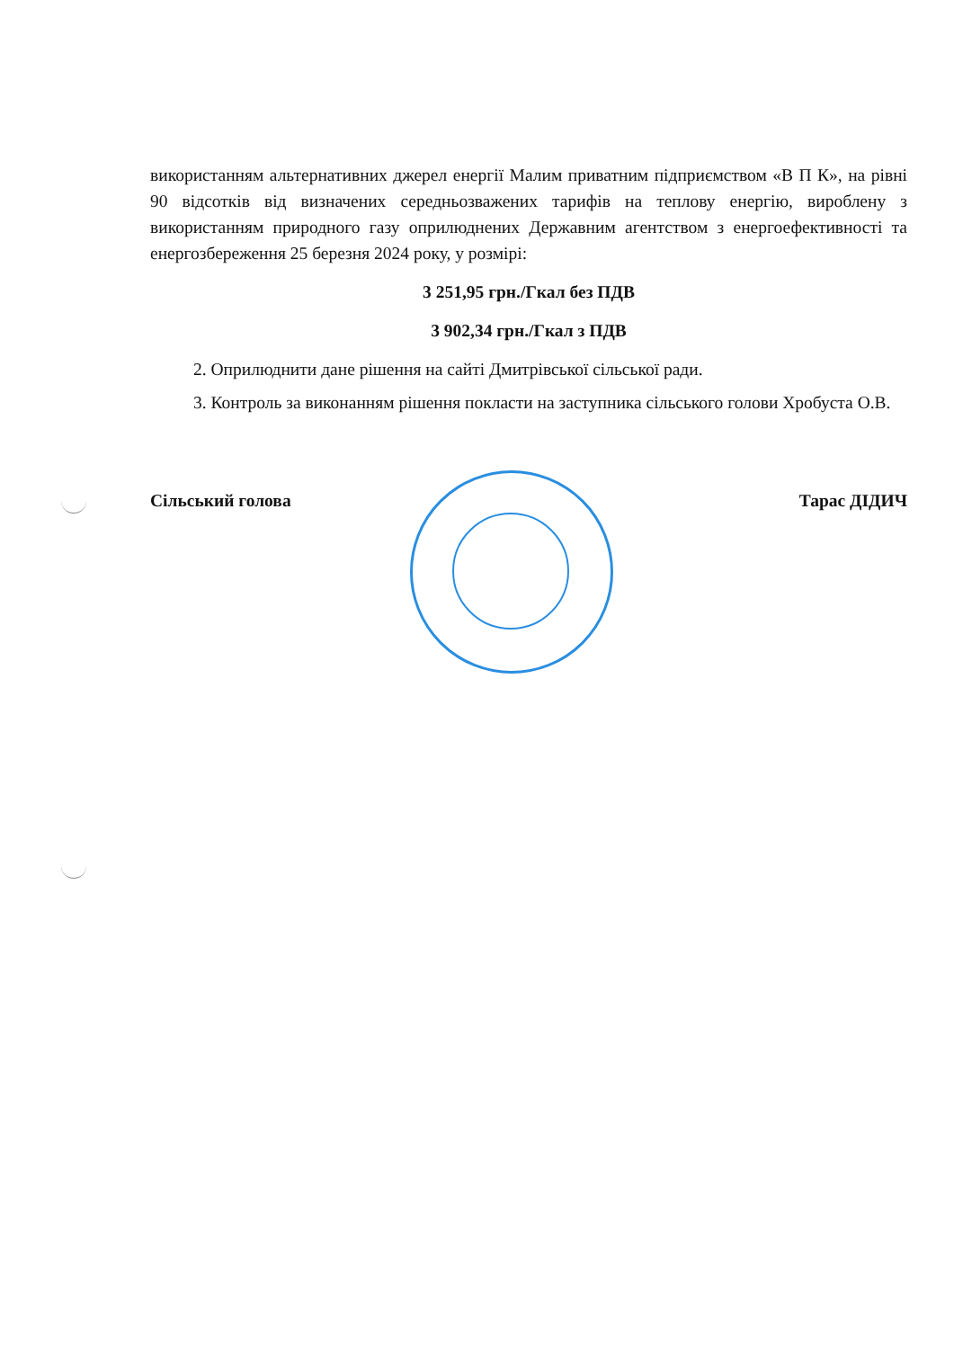використанням альтернативних джерел енергії Малим приватним підприємством «В П К», на рівні 90 відсотків від визначених середньозважених тарифів на теплову енергію, вироблену з використанням природного газу оприлюднених Державним агентством з енергоефективності та енергозбереження 25 березня 2024 року, у розмірі:
3 251,95 грн./Гкал без ПДВ
3 902,34 грн./Гкал з ПДВ
2. Оприлюднити дане рішення на сайті Дмитрівської сільської ради.
3. Контроль за виконанням рішення покласти на заступника сільського голови Хробуста О.В.
Сільський голова Тарас ДІДИЧ